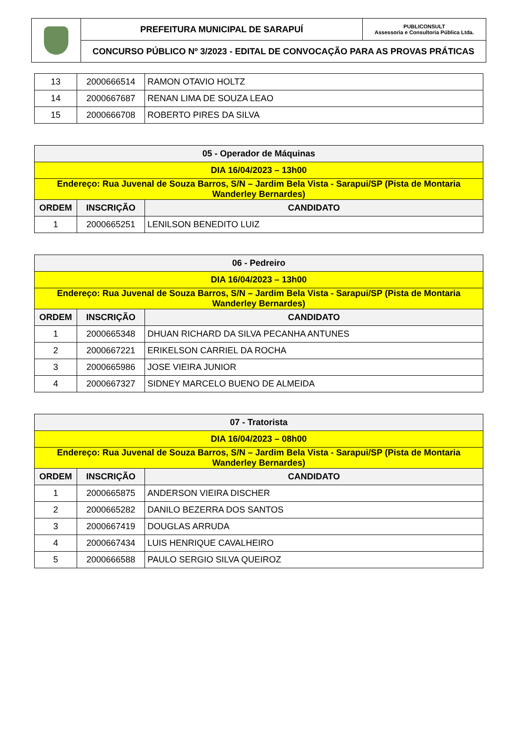| | PREFEITURA MUNICIPAL DE SARAPUÍ | PUBLICONSULT Assessoria e Consultoria Pública Ltda. |
| | CONCURSO PÚBLICO Nº 3/2023 - EDITAL DE CONVOCAÇÃO PARA AS PROVAS PRÁTICAS | |
| 13 | 2000666514 | RAMON OTAVIO HOLTZ |
| 14 | 2000667687 | RENAN LIMA DE SOUZA LEAO |
| 15 | 2000666708 | ROBERTO PIRES DA SILVA |
| 05 - Operador de Máquinas | | |
| DIA 16/04/2023 – 13h00 | | |
| Endereço: Rua Juvenal de Souza Barros, S/N – Jardim Bela Vista - Sarapui/SP (Pista de Montaria Wanderley Bernardes) | | |
| ORDEM | INSCRIÇÃO | CANDIDATO |
| 1 | 2000665251 | LENILSON BENEDITO LUIZ |
| 06 - Pedreiro | | |
| DIA 16/04/2023 – 13h00 | | |
| Endereço: Rua Juvenal de Souza Barros, S/N – Jardim Bela Vista - Sarapui/SP (Pista de Montaria Wanderley Bernardes) | | |
| ORDEM | INSCRIÇÃO | CANDIDATO |
| 1 | 2000665348 | DHUAN RICHARD DA SILVA PECANHA ANTUNES |
| 2 | 2000667221 | ERIKELSON CARRIEL DA ROCHA |
| 3 | 2000665986 | JOSE VIEIRA JUNIOR |
| 4 | 2000667327 | SIDNEY MARCELO BUENO DE ALMEIDA |
| 07 - Tratorista | | |
| DIA 16/04/2023 – 08h00 | | |
| Endereço: Rua Juvenal de Souza Barros, S/N – Jardim Bela Vista - Sarapui/SP (Pista de Montaria Wanderley Bernardes) | | |
| ORDEM | INSCRIÇÃO | CANDIDATO |
| 1 | 2000665875 | ANDERSON VIEIRA DISCHER |
| 2 | 2000665282 | DANILO BEZERRA DOS SANTOS |
| 3 | 2000667419 | DOUGLAS ARRUDA |
| 4 | 2000667434 | LUIS HENRIQUE CAVALHEIRO |
| 5 | 2000666588 | PAULO SERGIO SILVA QUEIROZ |